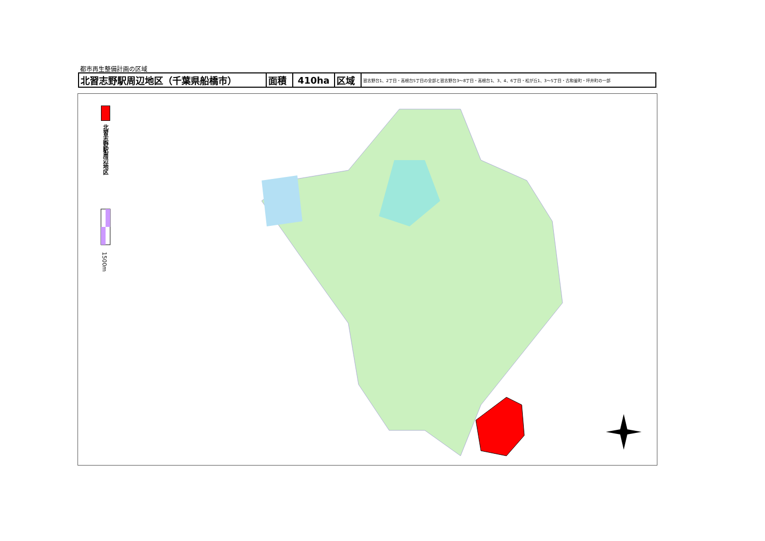都市再生整備計画の区域
| 北習志野駅周辺地区（千葉県船橋市） | 面積 | 410ha | 区域 | 習志野台1、2丁目・高根台5丁目の全部と習志野台3～8丁目・高根台1、3、4、6丁目・松が丘1、3～5丁目・古和釜町・坪井町の一部 |
北習志野駅周辺地区
1500m